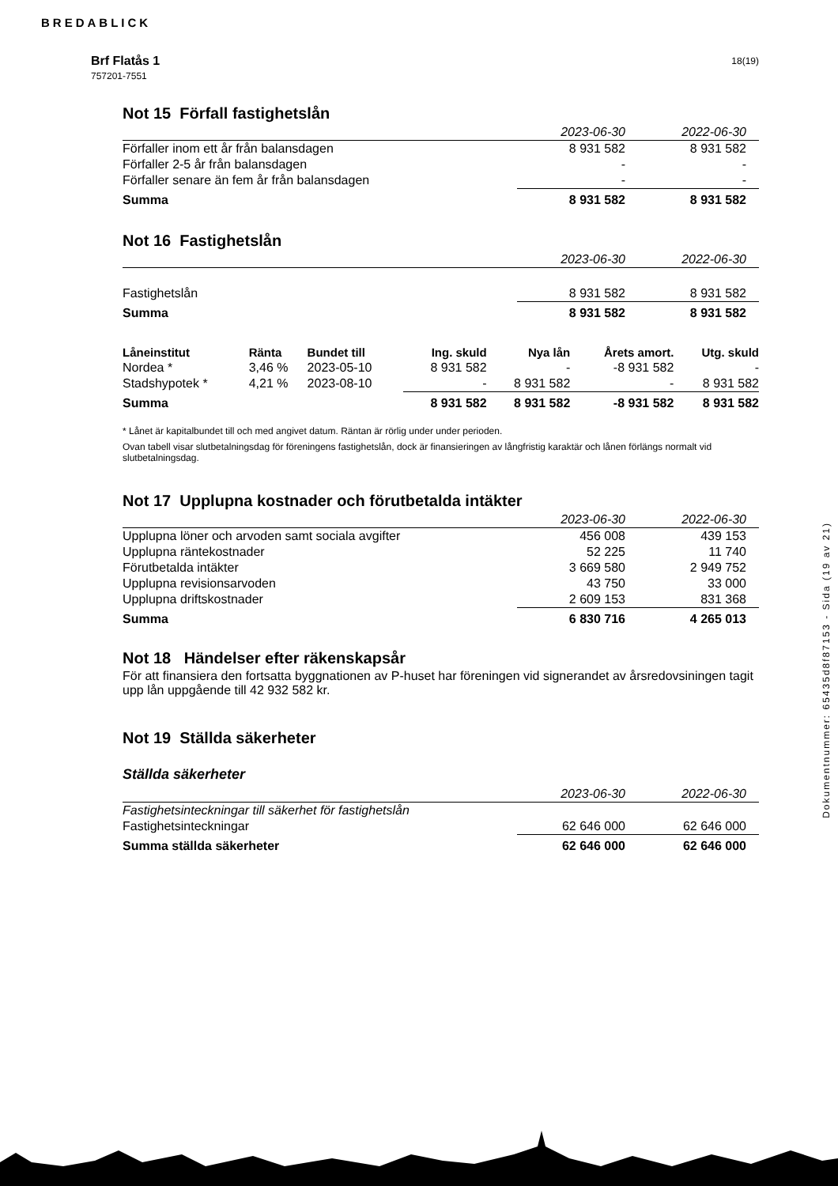BREDABLICK
Brf Flatås 1
757201-7551
18(19)
Not 15 Förfall fastighetslån
| | 2023-06-30 | 2022-06-30 |
| Förfaller inom ett år från balansdagen | 8 931 582 | 8 931 582 |
| Förfaller 2-5 år från balansdagen | - | - |
| Förfaller senare än fem år från balansdagen | - | - |
| Summa | 8 931 582 | 8 931 582 |
Not 16 Fastighetslån
| | 2023-06-30 | 2022-06-30 |
| Fastighetslån | 8 931 582 | 8 931 582 |
| Summa | 8 931 582 | 8 931 582 |
| Låneinstitut | Ränta | Bundet till | Ing. skuld | Nya lån | Årets amort. | Utg. skuld |
| --- | --- | --- | --- | --- | --- | --- |
| Nordea * | 3,46 % | 2023-05-10 | 8 931 582 | - | -8 931 582 | - |
| Stadshypotek * | 4,21 % | 2023-08-10 | - | 8 931 582 | - | 8 931 582 |
| Summa | | | 8 931 582 | 8 931 582 | -8 931 582 | 8 931 582 |
* Lånet är kapitalbundet till och med angivet datum. Räntan är rörlig under under perioden.
Ovan tabell visar slutbetalningsdag för föreningens fastighetslån, dock är finansieringen av långfristig karaktär och lånen förlängs normalt vid slutbetalningsdag.
Not 17 Upplupna kostnader och förutbetalda intäkter
| | 2023-06-30 | 2022-06-30 |
| Upplupna löner och arvoden samt sociala avgifter | 456 008 | 439 153 |
| Upplupna räntekostnader | 52 225 | 11 740 |
| Förutbetalda intäkter | 3 669 580 | 2 949 752 |
| Upplupna revisionsarvoden | 43 750 | 33 000 |
| Upplupna driftskostnader | 2 609 153 | 831 368 |
| Summa | 6 830 716 | 4 265 013 |
Not 18 Händelser efter räkenskapsår
För att finansiera den fortsatta byggnationen av P-huset har föreningen vid signerandet av årsredovsiningen tagit upp lån uppgående till 42 932 582 kr.
Not 19 Ställda säkerheter
Ställda säkerheter
| | 2023-06-30 | 2022-06-30 |
| Fastighetsinteckningar till säkerhet för fastighetslån | | |
| Fastighetsinteckningar | 62 646 000 | 62 646 000 |
| Summa ställda säkerheter | 62 646 000 | 62 646 000 |
Dokumentnummer: 65435d8f87153 - Sida (19 av 21)